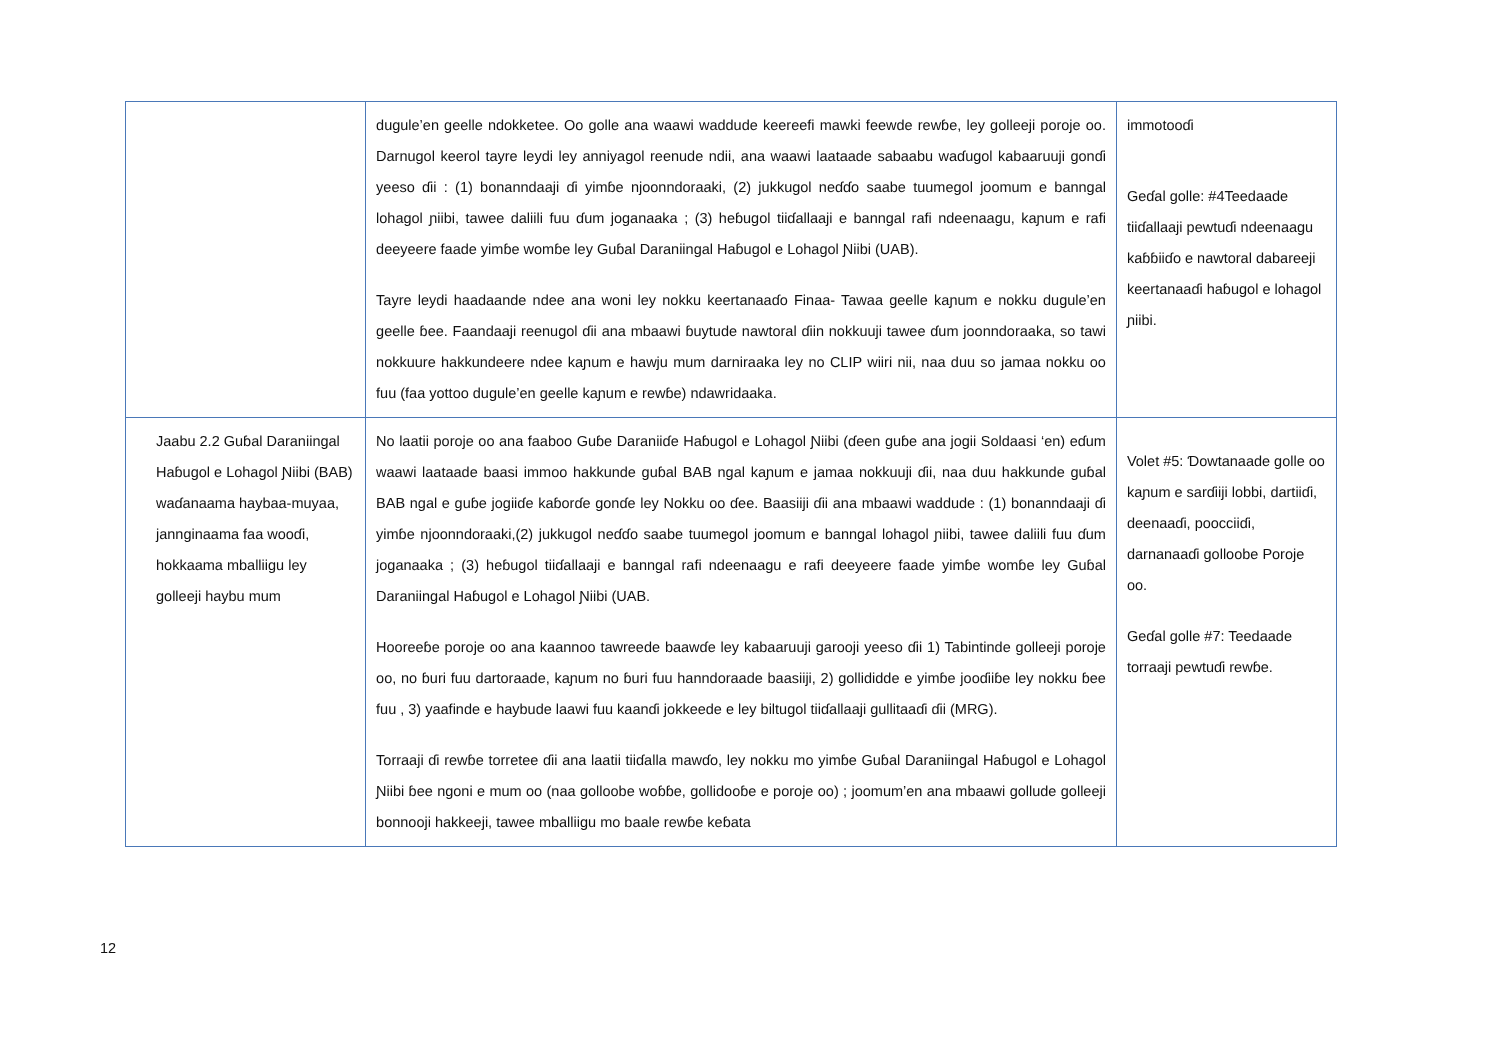| | dugule’en geelle ndokketee. Oo golle ana waawi waddude keereefi mawki feewde rewɓe, ley golleeji poroje oo. Darnugol keerol tayre leydi ley anniyagol reenude ndii, ana waawi laataade sabaabu waɗugol kabaaruuji gonɗi yeeso ɗii : (1) bonanndaaji ɗi yimɓe njoonndoraaki, (2) jukkugol neɗɗo saabe tuumegol joomum e banngal lohagol ɲiibi, tawee daliili fuu ɗum joganaaka ; (3) heɓugol tiiɗallaaji e banngal rafi ndeenaagu, kaɲum e rafi deeyeere faade yimɓe womɓe ley Guɓal Daraniingal Haɓugol e Lohagol Ɲiibi (UAB). Tayre leydi haadaande ndee ana woni ley nokku keertanaaɗo Finaa- Tawaa geelle kaɲum e nokku dugule’en geelle ɓee. Faandaaji reenugol ɗii ana mbaawi ɓuytude nawtoral ɗiin nokkuuji tawee ɗum joonndoraaka, so tawi nokkuure hakkundeere ndee kaɲum e hawju mum darniraaka ley no CLIP wiiri nii, naa duu so jamaa nokku oo fuu (faa yottoo dugule’en geelle kaɲum e rewɓe) ndawridaaka. | immotooɗi Geɗal golle: #4Teedaade tiiɗallaaji pewtuɗi ndeenaagu kaɓɓiiɗo e nawtoral dabareeji keertanaaɗi haɓugol e lohagol ɲiibi. |
| Jaabu 2.2 Guɓal Daraniingal Haɓugol e Lohagol Ɲiibi (BAB) waɗanaama haybaa-muyaa, jannginaama faa wooɗi, hokkaama mballiigu ley golleeji haybu mum | No laatii poroje oo ana faaboo Guɓe Daraniiɗe Haɓugol e Lohagol Ɲiibi (ɗeen guɓe ana jogii Soldaasi ‘en) eɗum waawi laataade baasi immoo hakkunde guɓal BAB ngal kaɲum e jamaa nokkuuji ɗii, naa duu hakkunde guɓal BAB ngal e guɓe jogiiɗe kaɓorɗe gonɗe ley Nokku oo ɗee. Baasiiji ɗii ana mbaawi waddude : (1) bonanndaaji ɗi yimɓe njoonndoraaki,(2) jukkugol neɗɗo saabe tuumegol joomum e banngal lohagol ɲiibi, tawee daliili fuu ɗum joganaaka ; (3) heɓugol tiiɗallaaji e banngal rafi ndeenaagu e rafi deeyeere faade yimɓe womɓe ley Guɓal Daraniingal Haɓugol e Lohagol Ɲiibi (UAB. Hooreeɓe poroje oo ana kaannoo tawreede baawɗe ley kabaaruuji garooji yeeso ɗii 1) Tabintinde golleeji poroje oo, no ɓuri fuu dartoraade, kaɲum no ɓuri fuu hanndoraade baasiiji, 2) gollididde e yimɓe jooɗiiɓe ley nokku ɓee fuu , 3) yaafinde e haybude laawi fuu kaanɗi jokkeede e ley biltugol tiiɗallaaji gullitaaɗi ɗii (MRG). Torraaji ɗi rewɓe torretee ɗii ana laatii tiiɗalla mawɗo, ley nokku mo yimɓe Guɓal Daraniingal Haɓugol e Lohagol Ɲiibi ɓee ngoni e mum oo (naa golloobe woɓɓe, gollidooɓe e poroje oo) ; joomum’en ana mbaawi gollude golleeji bonnooji hakkeeji, tawee mballiigu mo baale rewɓe keɓata | Volet #5: Ɗowtanaade golle oo kaɲum e sarɗiiji lobbi, dartiiɗi, deenaaɗi, poocciiɗi, darnanaaɗi golloobe Poroje oo. Geɗal golle #7: Teedaade torraaji pewtuɗi rewɓe. |
12